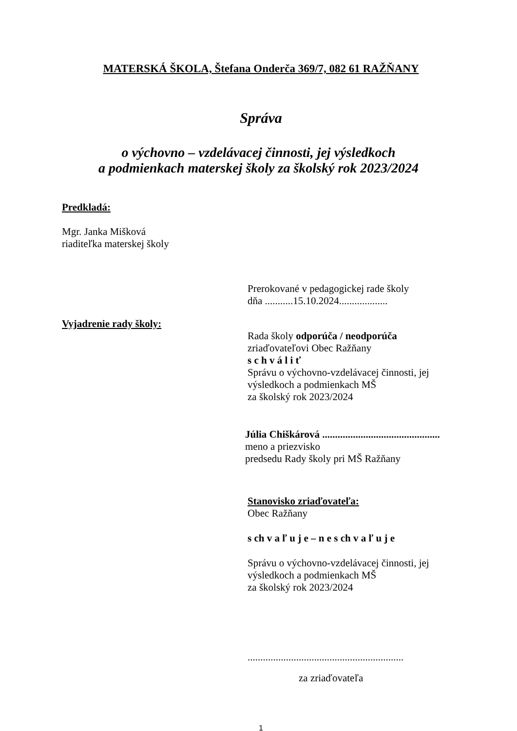MATERSKÁ ŠKOLA, Štefana Onderča 369/7, 082 61 RAŽŇANY
Správa
o výchovno – vzdelávacej činnosti, jej výsledkoch
a podmienkach materskej školy za školský rok 2023/2024
Predkladá:
Mgr. Janka Mišková
riaditeľka materskej školy
Prerokované v pedagogickej rade školy
dňa ...........15.10.2024...................
Vyjadrenie rady školy:
Rada školy odporúča / neodporúča
zriaďovateľovi Obec Ražňany
s c h v á l i ť
Správu o výchovno-vzdelávacej činnosti, jej
výsledkoch a podmienkach MŠ
za školský rok 2023/2024
Júlia Chiškárová ..............................................
meno a priezvisko
predsedu Rady školy pri MŠ Ražňany
Stanovisko zriaďovateľa:
Obec Ražňany
s ch v a ľ u j e – n e s ch v a ľ u j e
Správu o výchovno-vzdelávacej činnosti, jej
výsledkoch a podmienkach MŠ
za školský rok 2023/2024
.............................................................
za zriaďovateľa
1